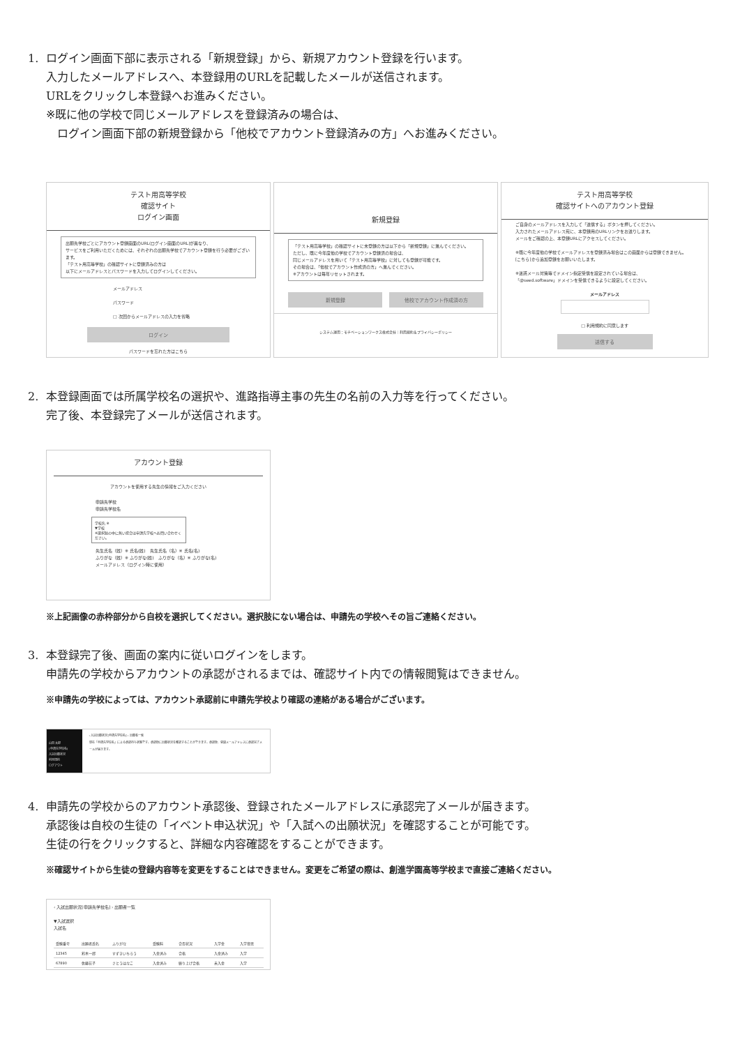1. ログイン画面下部に表示される「新規登録」から、新規アカウント登録を行います。
入力したメールアドレスへ、本登録用のURLを記載したメールが送信されます。
URLをクリックし本登録へお進みください。
※既に他の学校で同じメールアドレスを登録済みの場合は、
　ログイン画面下部の新規登録から「他校でアカウント登録済みの方」へお進みください。
テスト用高等学校
確認サイト
ログイン画面
出願先学校ごとにアカウント登録画面のURL(ログイン画面のURL)が異なり、
サービスをご利用いただくためには、それぞれの出願先学校でアカウント登録を行う必要がございます。
「テスト用高等学校」の確認サイトに登録済みの方は
以下にメールアドレスとパスワードを入力してログインしてください。
メールアドレス
パスワード
□ 次回からメールアドレスの入力を省略
ログイン
パスワードを忘れた方はこちら
新規登録
「テスト用高等学校」の確認サイトに未登録の方は以下から「新規登録」に進んでください。
ただし、既に今年度他の学校でアカウント登録済の場合は、
同じメールアドレスを用いて「テスト用高等学校」に対しても登録が可能です。
その場合は、「他校でアカウント作成済の方」へ進んでください。
※アカウントは毎年リセットされます。
新規登録 他校でアカウント作成済の方
システム運用：モチベーションワークス株式会社｜利用規約＆プライバシーポリシー
テスト用高等学校
確認サイトへのアカウント登録
ご自身のメールアドレスを入力して「送信する」ボタンを押してください。
入力されたメールアドレス宛に、本登録用のURLリンクをお送りします。
メールをご確認の上、本登録URLにアクセスしてください。
※既に今年度他の学校でメールアドレスを登録済み場合はこの画面からは登録できません。
[こちら]から追加登録をお願いいたします。
※迷惑メール対策等でドメイン指定受信を設定されている場合は、
「@seed.software」ドメインを受信できるように設定してください。
メールアドレス
□ 利用規約に同意します
送信する
2. 本登録画面では所属学校名の選択や、進路指導主事の先生の名前の入力等を行ってください。
完了後、本登録完了メールが送信されます。
アカウント登録
アカウントを使用する先生の情報をご入力ください
申請先学校
申請先学校名
学校名 ※
▼学校
※選択肢の中に無い場合は申請先学校へお問い合わせください。
先生氏名（姓）※ 氏名(姓)　先生氏名（名）※ 氏名(名)
ふりがな（姓）※ ふりがな(姓)　ふりがな（名）※ ふりがな(名)
メールアドレス（ログイン時に使用）
※上記画像の赤枠部分から自校を選択してください。選択肢にない場合は、申請先の学校へその旨ご連絡ください。
3. 本登録完了後、画面の案内に従いログインをします。
申請先の学校からアカウントの承認がされるまでは、確認サイト内での情報閲覧はできません。
※申請先の学校によっては、アカウント承認前に申請先学校より確認の連絡がある場合がございます。
山田 太郎
(申請先学校名)
入試出願状況
利用規約
ログアウト
‹ 入試出願状況[申請先学校名] › 出願者一覧
現在「申請先学校名」による承認待ち状態です。承認後に出願状況を確認することができます。承認後、登録メールアドレスに承認完了メールが届きます。
4. 申請先の学校からのアカウント承認後、登録されたメールアドレスに承認完了メールが届きます。
承認後は自校の生徒の「イベント申込状況」や「入試への出願状況」を確認することが可能です。
生徒の行をクリックすると、詳細な内容確認をすることができます。
※確認サイトから生徒の登録内容等を変更をすることはできません。変更をご希望の際は、創進学園高等学校まで直接ご連絡ください。
‹ 入試出願状況[申請先学校名] › 出願者一覧
▼入試選択
入試名
| 受験番号 | 出願者氏名 | ふりがな | 受験料 | 合否状況 | 入学金 | 入学意思 |
| --- | --- | --- | --- | --- | --- | --- |
| 12345 | 鈴木一郎 | すずきいちろう | 入金済み | 合格 | 入金済み | 入学 |
| 67890 | 佐藤花子 | さとうはなこ | 入金済み | 繰り上げ合格 | 未入金 | 入学 |